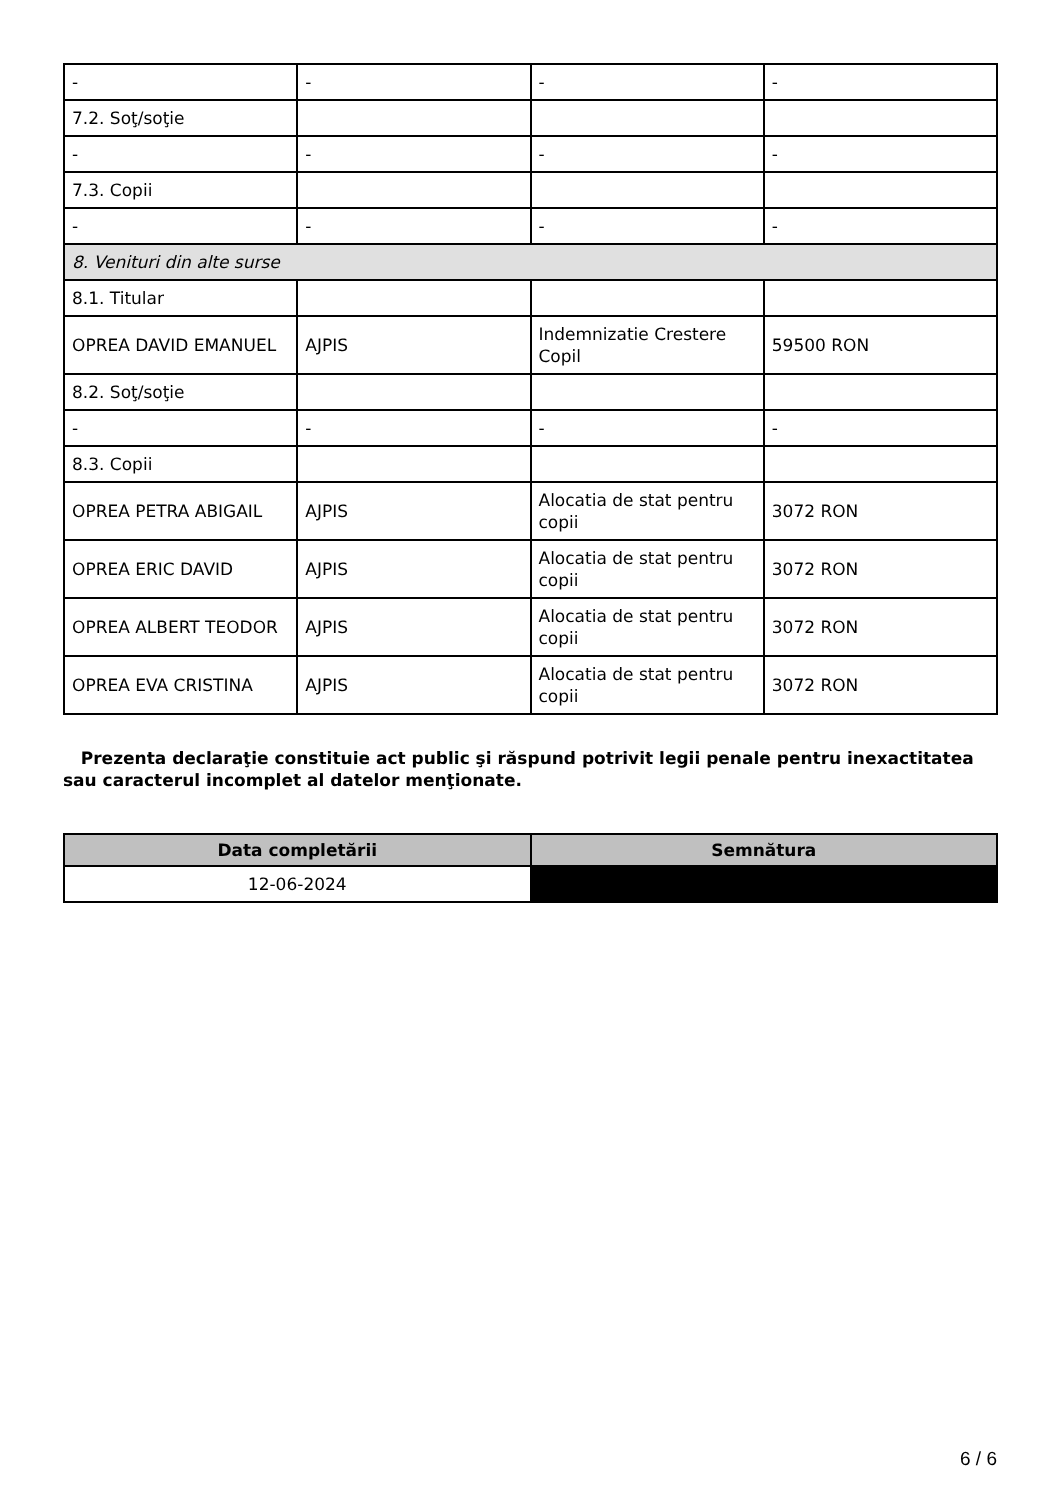| - | - | - | - |
| 7.2. Soţ/soţie | | | |
| - | - | - | - |
| 7.3. Copii | | | |
| - | - | - | - |
| 8. Venituri din alte surse | | | |
| 8.1. Titular | | | |
| OPREA DAVID EMANUEL | AJPIS | Indemnizatie Crestere Copil | 59500 RON |
| 8.2. Soţ/soţie | | | |
| - | - | - | - |
| 8.3. Copii | | | |
| OPREA PETRA ABIGAIL | AJPIS | Alocatia de stat pentru copii | 3072 RON |
| OPREA ERIC DAVID | AJPIS | Alocatia de stat pentru copii | 3072 RON |
| OPREA ALBERT TEODOR | AJPIS | Alocatia de stat pentru copii | 3072 RON |
| OPREA EVA CRISTINA | AJPIS | Alocatia de stat pentru copii | 3072 RON |
Prezenta declaraţie constituie act public şi răspund potrivit legii penale pentru inexactitatea sau caracterul incomplet al datelor menţionate.
| Data completării | Semnătura |
| --- | --- |
| 12-06-2024 | |
6 / 6